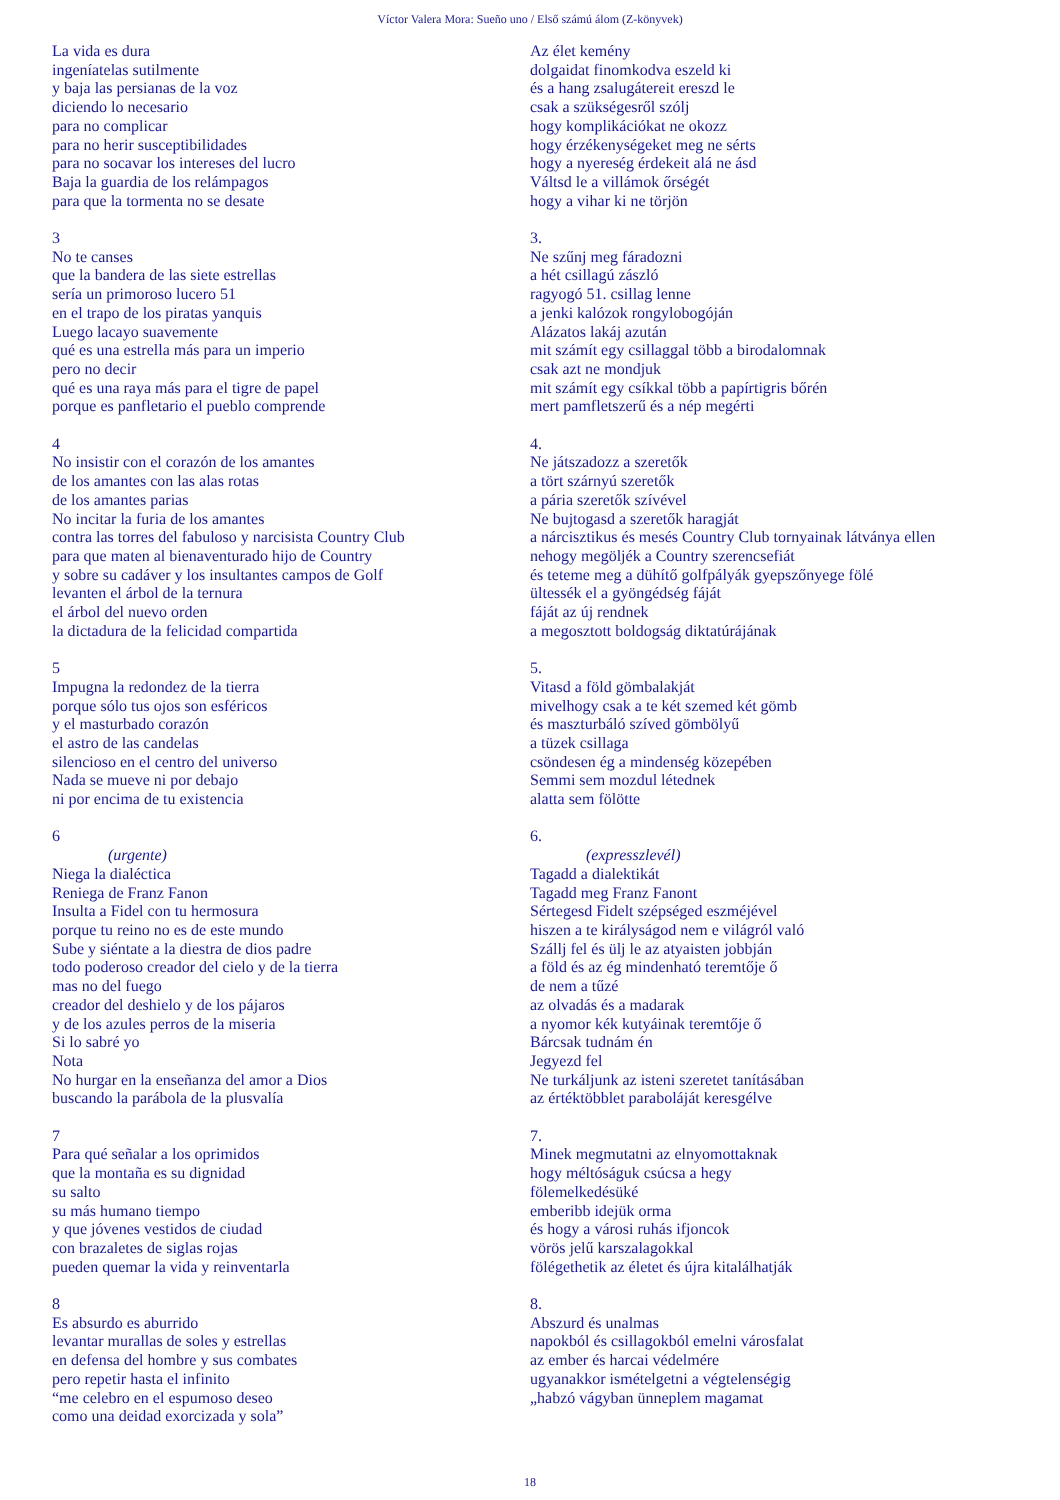Víctor Valera Mora: Sueño uno / Első számú álom (Z-könyvek)
La vida es dura
ingeníatelas sutilmente
y baja las persianas de la voz
diciendo lo necesario
para no complicar
para no herir susceptibilidades
para no socavar los intereses del lucro
Baja la guardia de los relámpagos
para que la tormenta no se desate
3
No te canses
que la bandera de las siete estrellas
sería un primoroso lucero 51
en el trapo de los piratas yanquis
Luego lacayo suavemente
qué es una estrella más para un imperio
pero no decir
qué es una raya más para el tigre de papel
porque es panfletario el pueblo comprende
4
No insistir con el corazón de los amantes
de los amantes con las alas rotas
de los amantes parias
No incitar la furia de los amantes
contra las torres del fabuloso y narcisista Country Club
para que maten al bienaventurado hijo de Country
y sobre su cadáver y los insultantes campos de Golf
levanten el árbol de la ternura
el árbol del nuevo orden
la dictadura de la felicidad compartida
5
Impugna la redondez de la tierra
porque sólo tus ojos son esféricos
y el masturbado corazón
el astro de las candelas
silencioso en el centro del universo
Nada se mueve ni por debajo
ni por encima de tu existencia
6
(urgente)
Niega la dialéctica
Reniega de Franz Fanon
Insulta a Fidel con tu hermosura
porque tu reino no es de este mundo
Sube y siéntate a la diestra de dios padre
todo poderoso creador del cielo y de la tierra
mas no del fuego
creador del deshielo y de los pájaros
y de los azules perros de la miseria
Si lo sabré yo
Nota
No hurgar en la enseñanza del amor a Dios
buscando la parábola de la plusvalía
7
Para qué señalar a los oprimidos
que la montaña es su dignidad
su salto
su más humano tiempo
y que jóvenes vestidos de ciudad
con brazaletes de siglas rojas
pueden quemar la vida y reinventarla
8
Es absurdo es aburrido
levantar murallas de soles y estrellas
en defensa del hombre y sus combates
pero repetir hasta el infinito
“me celebro en el espumoso deseo
como una deidad exorcizada y sola”
Az élet kemény
dolgaidat finomkodva eszeld ki
és a hang zsalugátereit ereszd le
csak a szükségesről szólj
hogy komplikációkat ne okozz
hogy érzékenységeket meg ne sérts
hogy a nyereség érdekeit alá ne ásd
Váltsd le a villámok őrségét
hogy a vihar ki ne törjön
3.
Ne szűnj meg fáradozni
a hét csillagú zászló
ragyogó 51. csillag lenne
a jenki kalózok rongylobogóján
Alázatos lakáj azután
mit számít egy csillaggal több a birodalomnak
csak azt ne mondjuk
mit számít egy csíkkal több a papírtigris bőrén
mert pamfletszerű és a nép megérti
4.
Ne játszadozz a szeretők
a tört szárnyú szeretők
a pária szeretők szívével
Ne bujtogasd a szeretők haragját
a nárcisztikus és mesés Country Club tornyainak látványa ellen
nehogy megöljék a Country szerencsefiát
és teteme meg a dühítő golfpályák gyepszőnyege fölé
ültessék el a gyöngédség fáját
fáját az új rendnek
a megosztott boldogság diktatúrájának
5.
Vitasd a föld gömbalakját
mivelhogy csak a te két szemed két gömb
és maszturbáló szíved gömbölyű
a tüzek csillaga
csöndesen ég a mindenség közepében
Semmi sem mozdul létednek
alatta sem fölötte
6.
(expresszlevél)
Tagadd a dialektikát
Tagadd meg Franz Fanont
Sértegesd Fidelt szépséged eszméjével
hiszen a te királyságod nem e világról való
Szállj fel és ülj le az atyaisten jobbján
a föld és az ég mindenható teremtője ő
de nem a tűzé
az olvadás és a madarak
a nyomor kék kutyáinak teremtője ő
Bárcsak tudnám én
Jegyezd fel
Ne turkáljunk az isteni szeretet tanításában
az értéktöbblet paraboláját keresgélve
7.
Minek megmutatni az elnyomottaknak
hogy méltóságuk csúcsa a hegy
fölemelkedésüké
emberibb idejük orma
és hogy a városi ruhás ifjoncok
vörös jelű karszalagokkal
fölégethetik az életet és újra kitalálhatják
8.
Abszurd és unalmas
napokból és csillagokból emelni városfalat
az ember és harcai védelmére
ugyanakkor ismételgetni a végtelenségig
„habzó vágyban ünneplem magamat
18